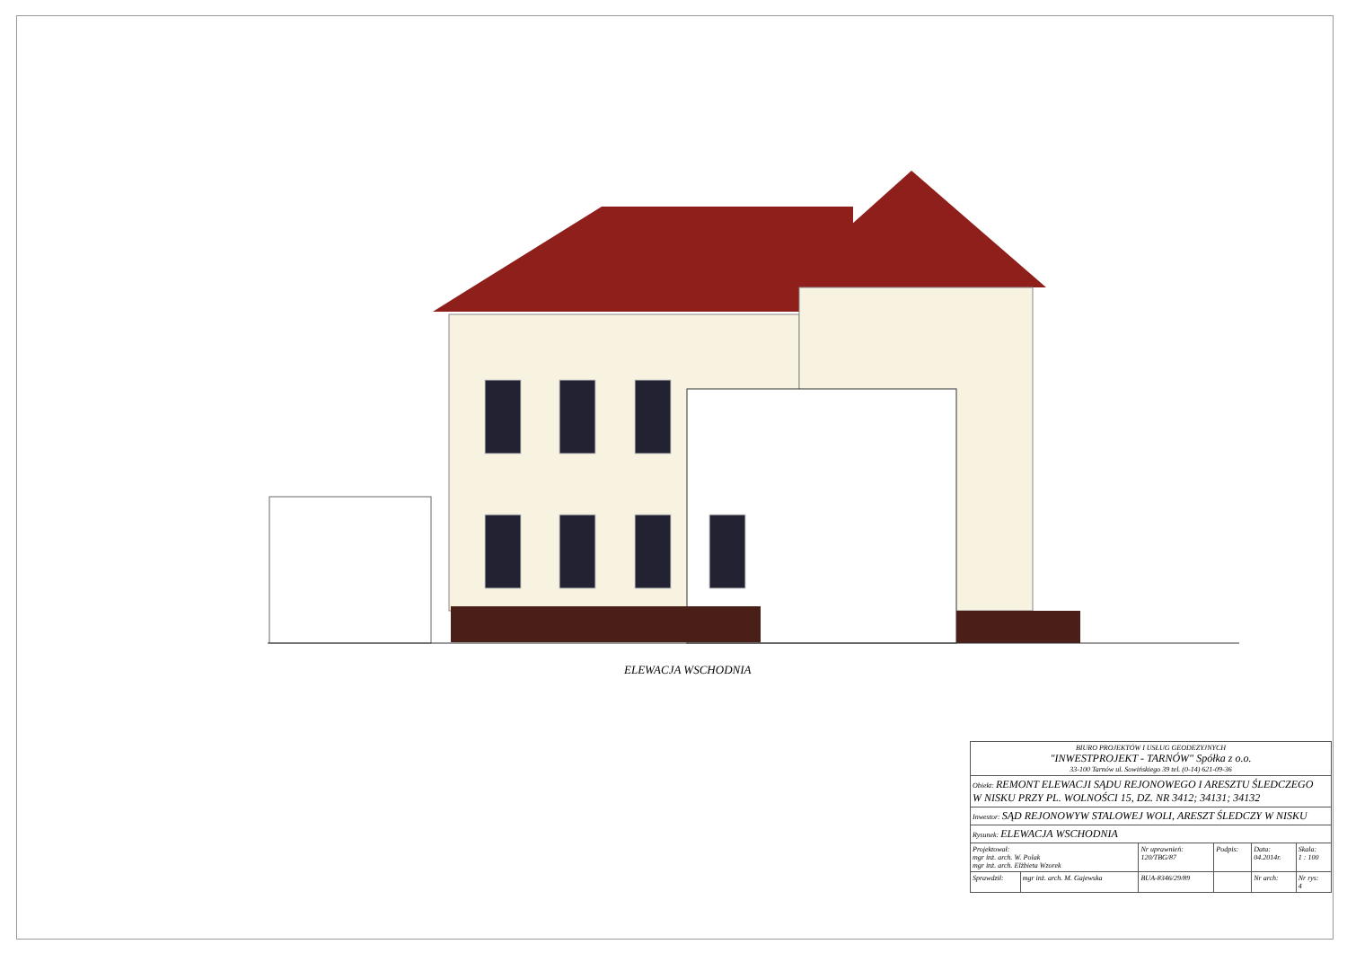ELEWACJA WSCHODNIA
| BIURO PROJEKTÓW I USŁUG GEODEZYJNYCH "INWESTPROJEKT - TARNÓW" Spółka z o.o. 33-100 Tarnów ul. Sowińskiego 39 tel. (0-14) 621-09-36 | | | | | |
| Obiekt: REMONT ELEWACJI SĄDU REJONOWEGO I ARESZTU ŚLEDCZEGO W NISKU PRZY PL. WOLNOŚCI 15, DZ. NR 3412; 34131; 34132 | | | | | |
| Inwestor: SĄD REJONOWYW STALOWEJ WOLI, ARESZT ŚLEDCZY W NISKU | | | | | |
| Rysunek: ELEWACJA WSCHODNIA | | | | | |
| Projektował: mgr inż. arch. W. Polak mgr inż. arch. Elżbieta Wzorek | | Nr uprawnień: 120/TBG/87 | Podpis: | Data: 04.2014r. | Skala: 1 : 100 |
| Sprawdził: | mgr inż. arch. M. Gajewska | BUA-8346/29/89 | | Nr arch: | Nr rys: 4 |